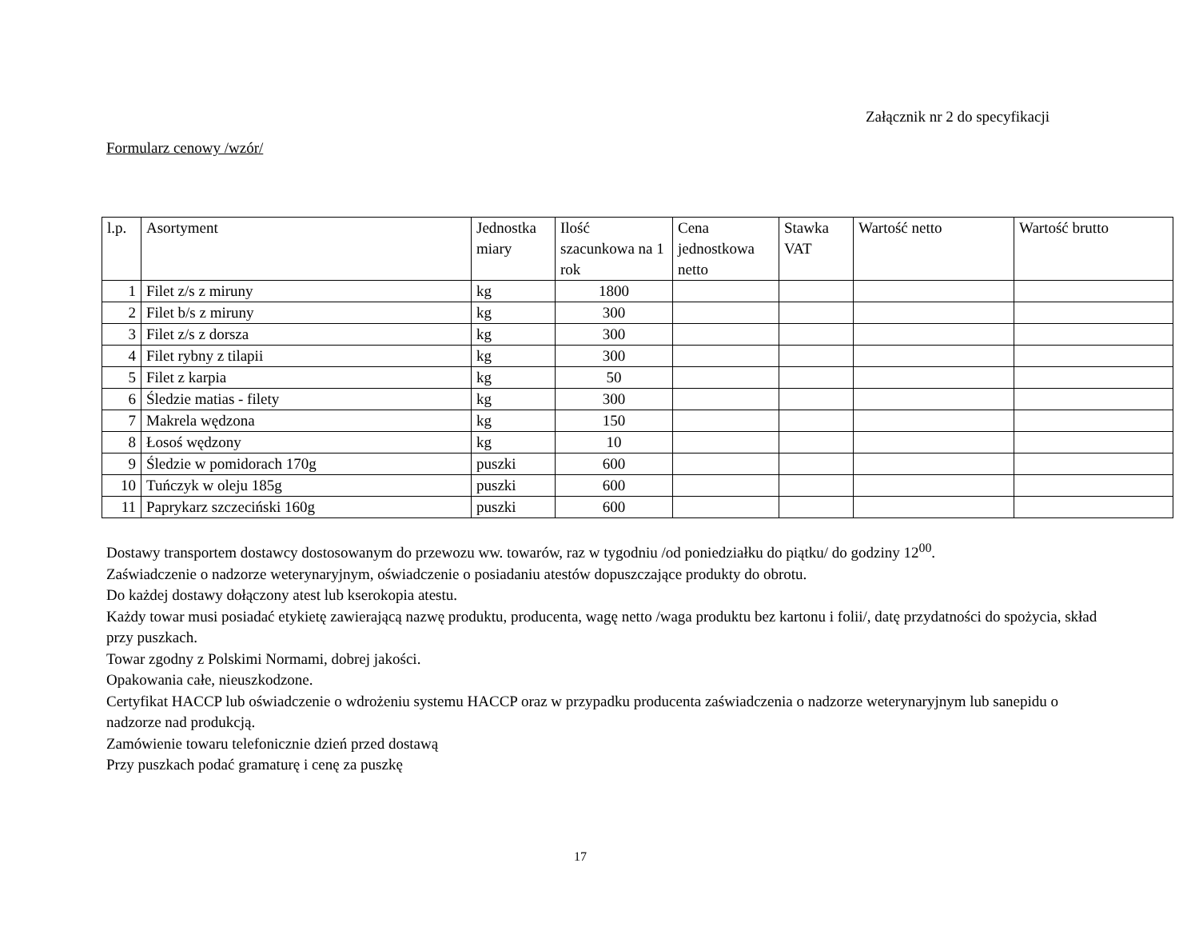Załącznik nr 2 do specyfikacji
Formularz cenowy /wzór/
| l.p. | Asortyment | Jednostka miary | Ilość szacunkowa na 1 rok | Cena jednostkowa netto | Stawka VAT | Wartość netto | Wartość brutto |
| --- | --- | --- | --- | --- | --- | --- | --- |
| 1 | Filet z/s z miruny | kg | 1800 | | | | |
| 2 | Filet b/s z miruny | kg | 300 | | | | |
| 3 | Filet z/s z dorsza | kg | 300 | | | | |
| 4 | Filet rybny z tilapii | kg | 300 | | | | |
| 5 | Filet z karpia | kg | 50 | | | | |
| 6 | Śledzie matias - filety | kg | 300 | | | | |
| 7 | Makrela wędzona | kg | 150 | | | | |
| 8 | Łosoś wędzony | kg | 10 | | | | |
| 9 | Śledzie w pomidorach 170g | puszki | 600 | | | | |
| 10 | Tuńczyk w oleju 185g | puszki | 600 | | | | |
| 11 | Paprykarz szczeciński 160g | puszki | 600 | | | | |
Dostawy transportem dostawcy dostosowanym do przewozu ww. towarów, raz w tygodniu /od poniedziałku do piątku/ do godziny 12<sup>00</sup>.
Zaświadczenie o nadzorze weterynaryjnym, oświadczenie o posiadaniu atestów dopuszczające produkty do obrotu.
Do każdej dostawy dołączony atest lub kserokopia atestu.
Każdy towar musi posiadać etykietę zawierającą nazwę produktu, producenta, wagę netto /waga produktu bez kartonu i folii/, datę przydatności do spożycia, skład przy puszkach.
Towar zgodny z Polskimi Normami, dobrej jakości.
Opakowania całe, nieuszkodzone.
Certyfikat HACCP lub oświadczenie o wdrożeniu systemu HACCP oraz w przypadku producenta zaświadczenia o nadzorze weterynaryjnym lub sanepidu o nadzorze nad produkcją.
Zamówienie towaru telefonicznie dzień przed dostawą
Przy puszkach podać gramaturę i cenę za puszkę
17